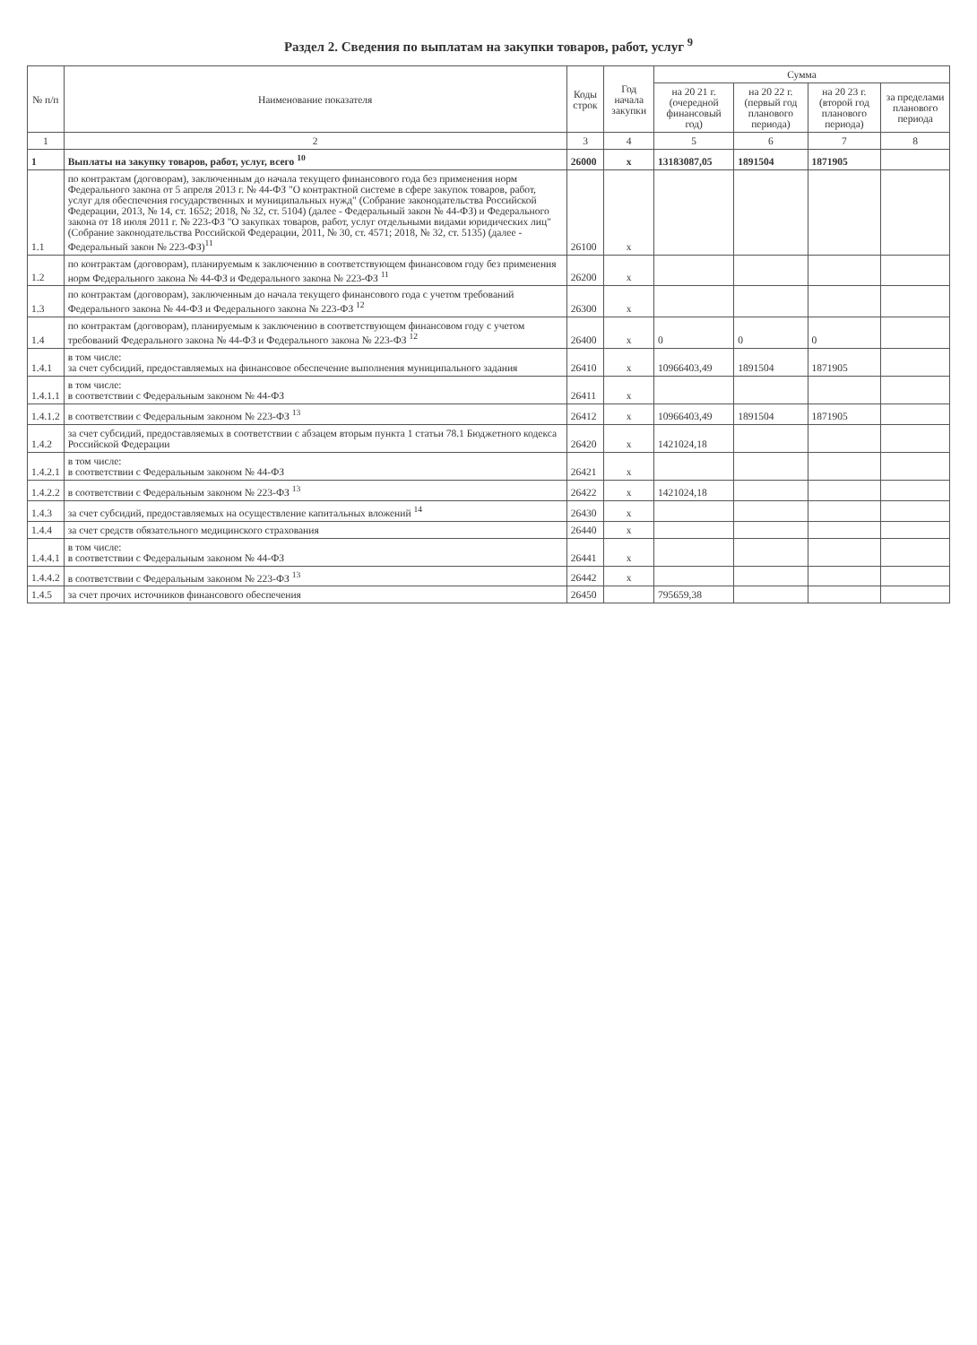Раздел 2. Сведения по выплатам на закупки товаров, работ, услуг <sup>9</sup>
| № п/п | Наименование показателя | Коды строк | Год начала закупки | Сумма | | | |
| --- | --- | --- | --- | --- | --- | --- | --- |
| | | | | на 20 21 г. (очередной финансовый год) | на 20 22 г. (первый год планового периода) | на 20 23 г. (второй год планового периода) | за пределами планового периода |
| 1 | 2 | 3 | 4 | 5 | 6 | 7 | 8 |
| 1 | Выплаты на закупку товаров, работ, услуг, всего <sup>10</sup> | 26000 | х | 13183087,05 | 1891504 | 1871905 | |
| 1.1 | по контрактам (договорам), заключенным до начала текущего финансового года без применения норм Федерального закона от 5 апреля 2013 г. № 44-ФЗ "О контрактной системе в сфере закупок товаров, работ, услуг для обеспечения государственных и муниципальных нужд" (Собрание законодательства Российской Федерации, 2013, № 14, ст. 1652; 2018, № 32, ст. 5104) (далее - Федеральный закон № 44-ФЗ) и Федерального закона от 18 июля 2011 г. № 223-ФЗ "О закупках товаров, работ, услуг отдельными видами юридических лиц" (Собрание законодательства Российской Федерации, 2011, № 30, ст. 4571; 2018, № 32, ст. 5135) (далее - Федеральный закон № 223-ФЗ)<sup>11</sup> | 26100 | х | | | | |
| 1.2 | по контрактам (договорам), планируемым к заключению в соответствующем финансовом году без применения норм Федерального закона № 44-ФЗ и Федерального закона № 223-ФЗ <sup>11</sup> | 26200 | х | | | | |
| 1.3 | по контрактам (договорам), заключенным до начала текущего финансового года с учетом требований Федерального закона № 44-ФЗ и Федерального закона № 223-ФЗ <sup>12</sup> | 26300 | х | | | | |
| 1.4 | по контрактам (договорам), планируемым к заключению в соответствующем финансовом году с учетом требований Федерального закона № 44-ФЗ и Федерального закона № 223-ФЗ <sup>12</sup> | 26400 | х | 0 | 0 | 0 | |
| 1.4.1 | в том числе: за счет субсидий, предоставляемых на финансовое обеспечение выполнения муниципального задания | 26410 | х | 10966403,49 | 1891504 | 1871905 | |
| 1.4.1.1 | в том числе: в соответствии с Федеральным законом № 44-ФЗ | 26411 | х | | | | |
| 1.4.1.2 | в соответствии с Федеральным законом № 223-ФЗ <sup>13</sup> | 26412 | х | 10966403,49 | 1891504 | 1871905 | |
| 1.4.2 | за счет субсидий, предоставляемых в соответствии с абзацем вторым пункта 1 статьи 78.1 Бюджетного кодекса Российской Федерации | 26420 | х | 1421024,18 | | | |
| 1.4.2.1 | в том числе: в соответствии с Федеральным законом № 44-ФЗ | 26421 | х | | | | |
| 1.4.2.2 | в соответствии с Федеральным законом № 223-ФЗ <sup>13</sup> | 26422 | х | 1421024,18 | | | |
| 1.4.3 | за счет субсидий, предоставляемых на осуществление капитальных вложений <sup>14</sup> | 26430 | х | | | | |
| 1.4.4 | за счет средств обязательного медицинского страхования | 26440 | х | | | | |
| 1.4.4.1 | в том числе: в соответствии с Федеральным законом № 44-ФЗ | 26441 | х | | | | |
| 1.4.4.2 | в соответствии с Федеральным законом № 223-ФЗ <sup>13</sup> | 26442 | х | | | | |
| 1.4.5 | за счет прочих источников финансового обеспечения | 26450 | | 795659,38 | | | |